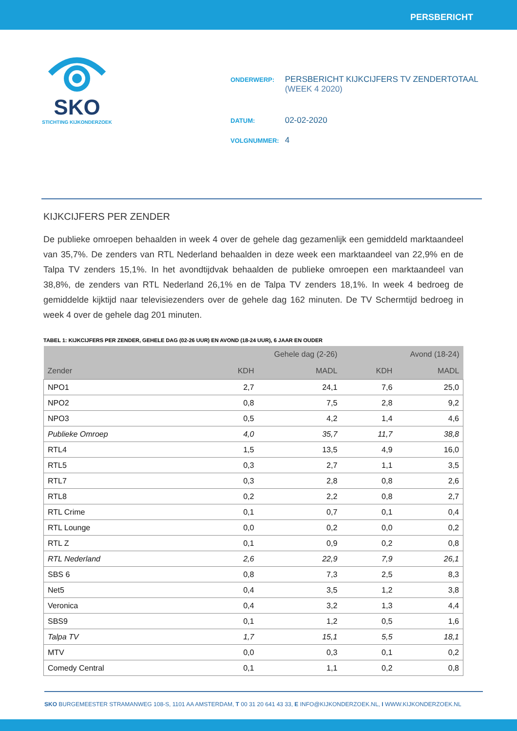PERSBERICHT
SKO
STICHTING KIJKONDERZOEK
| ONDERWERP: | PERSBERICHT KIJKCIJFERS TV ZENDERTOTAAL (WEEK 4 2020) |
| DATUM: | 02-02-2020 |
| VOLGNUMMER: | 4 |
KIJKCIJFERS PER ZENDER
De publieke omroepen behaalden in week 4 over de gehele dag gezamenlijk een gemiddeld marktaandeel van 35,7%. De zenders van RTL Nederland behaalden in deze week een marktaandeel van 22,9% en de Talpa TV zenders 15,1%. In het avondtijdvak behaalden de publieke omroepen een marktaandeel van 38,8%, de zenders van RTL Nederland 26,1% en de Talpa TV zenders 18,1%. In week 4 bedroeg de gemiddelde kijktijd naar televisiezenders over de gehele dag 162 minuten. De TV Schermtijd bedroeg in week 4 over de gehele dag 201 minuten.
TABEL 1: KIJKCIJFERS PER ZENDER, GEHELE DAG (02-26 UUR) EN AVOND (18-24 UUR), 6 JAAR EN OUDER
| | Gehele dag (2-26) | | Avond (18-24) | |
| --- | --- | --- | --- | --- |
| Zender | KDH | MADL | KDH | MADL |
| NPO1 | 2,7 | 24,1 | 7,6 | 25,0 |
| NPO2 | 0,8 | 7,5 | 2,8 | 9,2 |
| NPO3 | 0,5 | 4,2 | 1,4 | 4,6 |
| Publieke Omroep | 4,0 | 35,7 | 11,7 | 38,8 |
| RTL4 | 1,5 | 13,5 | 4,9 | 16,0 |
| RTL5 | 0,3 | 2,7 | 1,1 | 3,5 |
| RTL7 | 0,3 | 2,8 | 0,8 | 2,6 |
| RTL8 | 0,2 | 2,2 | 0,8 | 2,7 |
| RTL Crime | 0,1 | 0,7 | 0,1 | 0,4 |
| RTL Lounge | 0,0 | 0,2 | 0,0 | 0,2 |
| RTL Z | 0,1 | 0,9 | 0,2 | 0,8 |
| RTL Nederland | 2,6 | 22,9 | 7,9 | 26,1 |
| SBS 6 | 0,8 | 7,3 | 2,5 | 8,3 |
| Net5 | 0,4 | 3,5 | 1,2 | 3,8 |
| Veronica | 0,4 | 3,2 | 1,3 | 4,4 |
| SBS9 | 0,1 | 1,2 | 0,5 | 1,6 |
| Talpa TV | 1,7 | 15,1 | 5,5 | 18,1 |
| MTV | 0,0 | 0,3 | 0,1 | 0,2 |
| Comedy Central | 0,1 | 1,1 | 0,2 | 0,8 |
SKO BURGEMEESTER STRAMANWEG 108-S, 1101 AA AMSTERDAM, T 00 31 20 641 43 33, E INFO@KIJKONDERZOEK.NL, I WWW.KIJKONDERZOEK.NL